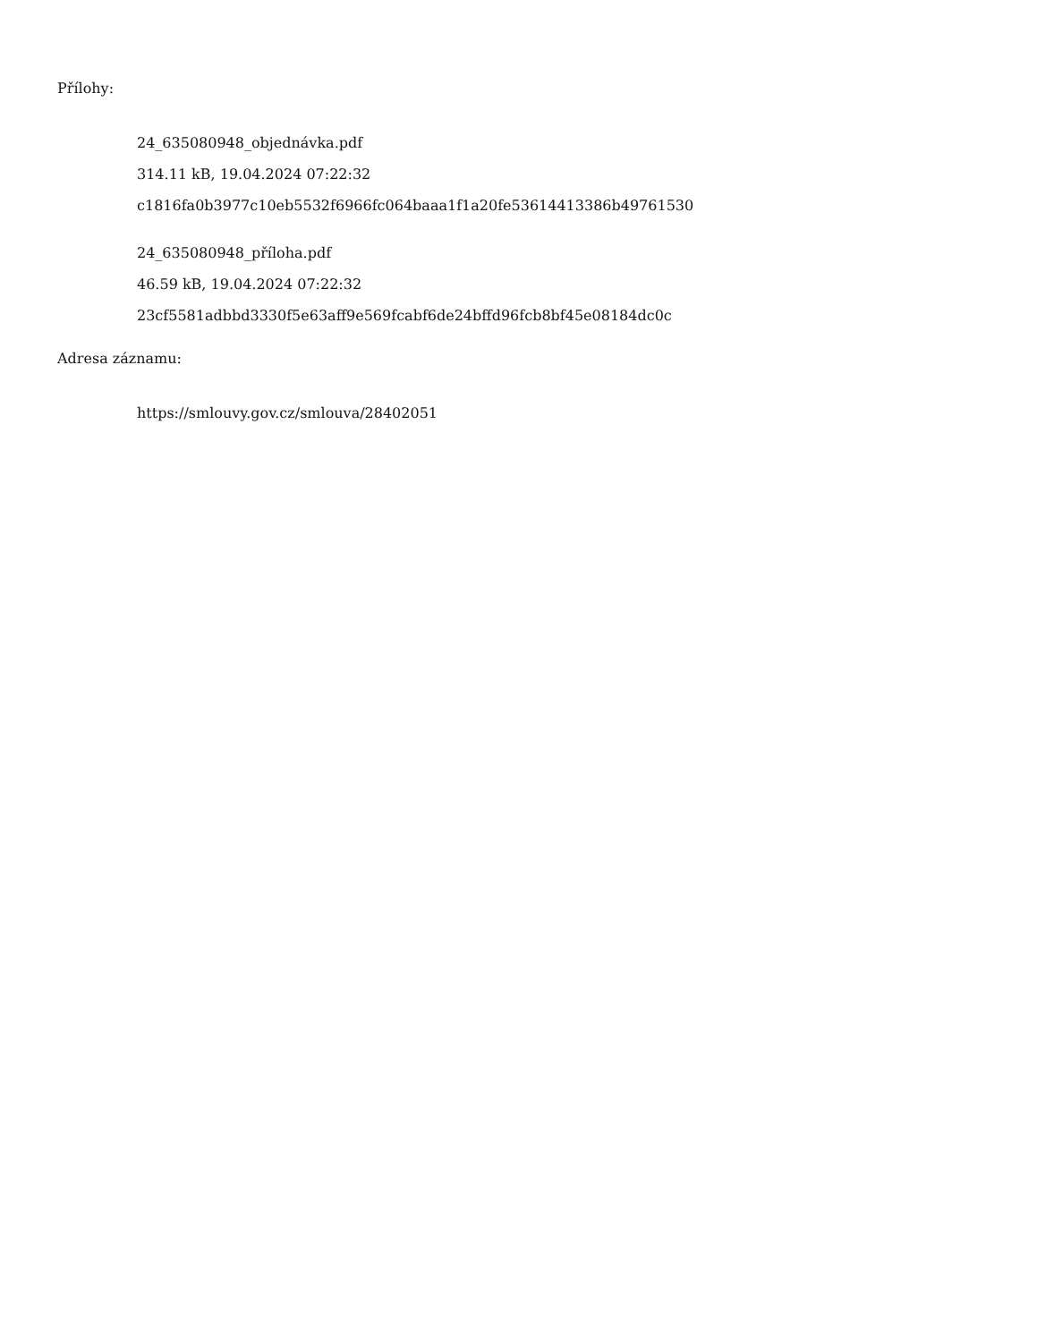Přílohy:
24_635080948_objednávka.pdf
314.11 kB, 19.04.2024 07:22:32
c1816fa0b3977c10eb5532f6966fc064baaa1f1a20fe53614413386b49761530
24_635080948_příloha.pdf
46.59 kB, 19.04.2024 07:22:32
23cf5581adbbd3330f5e63aff9e569fcabf6de24bffd96fcb8bf45e08184dc0c
Adresa záznamu:
https://smlouvy.gov.cz/smlouva/28402051